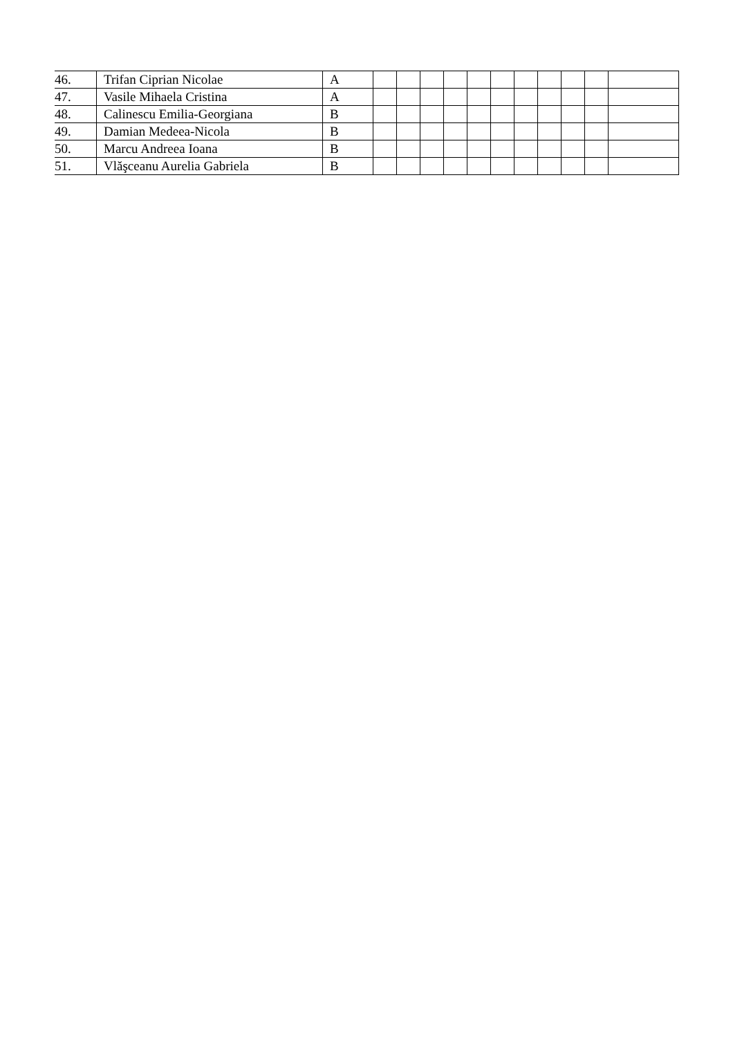| 46. | Trifan Ciprian Nicolae | A | | | | | | | | | | | |
| 47. | Vasile Mihaela Cristina | A | | | | | | | | | | | |
| 48. | Calinescu Emilia-Georgiana | B | | | | | | | | | | | |
| 49. | Damian Medeea-Nicola | B | | | | | | | | | | | |
| 50. | Marcu Andreea Ioana | B | | | | | | | | | | | |
| 51. | Vlăşceanu Aurelia Gabriela | B | | | | | | | | | | | |